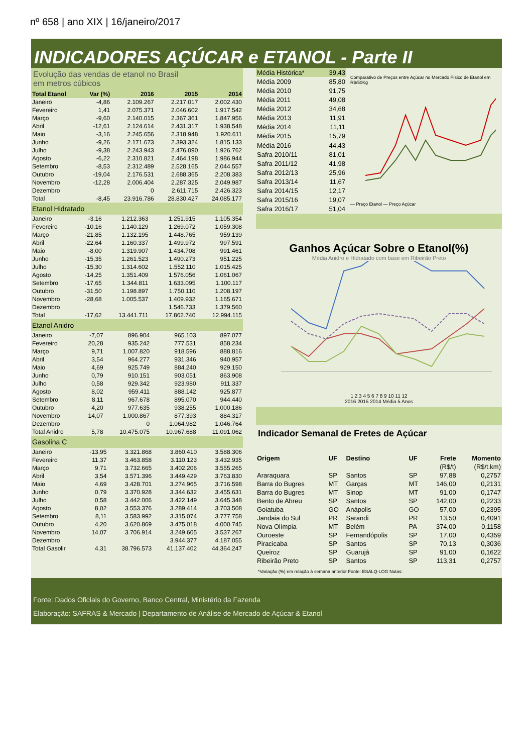nº 658 | ano XIX | 16/janeiro/2017
INDICADORES AÇÚCAR e ETANOL - Parte II
Evolução das vendas de etanol no Brasil
em metros cúbicos
| Total Etanol | Var (%) | 2016 | 2015 | 2014 |
| --- | --- | --- | --- | --- |
| Janeiro | -4,86 | 2.109.267 | 2.217.017 | 2.002.430 |
| Fevereiro | 1,41 | 2.075.371 | 2.046.602 | 1.917.542 |
| Março | -9,60 | 2.140.015 | 2.367.361 | 1.847.956 |
| Abril | -12,61 | 2.124.614 | 2.431.317 | 1.938.548 |
| Maio | -3,16 | 2.245.656 | 2.318.948 | 1.920.611 |
| Junho | -9,26 | 2.171.673 | 2.393.324 | 1.815.133 |
| Julho | -9,38 | 2.243.943 | 2.476.090 | 1.926.762 |
| Agosto | -6,22 | 2.310.821 | 2.464.198 | 1.986.944 |
| Setembro | -8,53 | 2.312.489 | 2.528.165 | 2.044.557 |
| Outubro | -19,04 | 2.176.531 | 2.688.365 | 2.208.383 |
| Novembro | -12,28 | 2.006.404 | 2.287.325 | 2.049.987 |
| Dezembro | | 0 | 2.611.715 | 2.426.323 |
| Total | -8,45 | 23.916.786 | 28.830.427 | 24.085.177 |
Etanol Hidratado
| Janeiro | -3,16 | 1.212.363 | 1.251.915 | 1.105.354 |
| Fevereiro | -10,16 | 1.140.129 | 1.269.072 | 1.059.308 |
| Março | -21,85 | 1.132.195 | 1.448.765 | 959.139 |
| Abril | -22,64 | 1.160.337 | 1.499.972 | 997.591 |
| Maio | -8,00 | 1.319.907 | 1.434.708 | 991.461 |
| Junho | -15,35 | 1.261.523 | 1.490.273 | 951.225 |
| Julho | -15,30 | 1.314.602 | 1.552.110 | 1.015.425 |
| Agosto | -14,25 | 1.351.409 | 1.576.056 | 1.061.067 |
| Setembro | -17,65 | 1.344.811 | 1.633.095 | 1.100.117 |
| Outubro | -31,50 | 1.198.897 | 1.750.110 | 1.208.197 |
| Novembro | -28,68 | 1.005.537 | 1.409.932 | 1.165.671 |
| Dezembro | | | 1.546.733 | 1.379.560 |
| Total | -17,62 | 13.441.711 | 17.862.740 | 12.994.115 |
Etanol Anidro
| Janeiro | -7,07 | 896.904 | 965.103 | 897.077 |
| Fevereiro | 20,28 | 935.242 | 777.531 | 858.234 |
| Março | 9,71 | 1.007.820 | 918.596 | 888.816 |
| Abril | 3,54 | 964.277 | 931.346 | 940.957 |
| Maio | 4,69 | 925.749 | 884.240 | 929.150 |
| Junho | 0,79 | 910.151 | 903.051 | 863.908 |
| Julho | 0,58 | 929.342 | 923.980 | 911.337 |
| Agosto | 8,02 | 959.411 | 888.142 | 925.877 |
| Setembro | 8,11 | 967.678 | 895.070 | 944.440 |
| Outubro | 4,20 | 977.635 | 938.255 | 1.000.186 |
| Novembro | 14,07 | 1.000.867 | 877.393 | 884.317 |
| Dezembro | | 0 | 1.064.982 | 1.046.764 |
| Total Anidro | 5,78 | 10.475.075 | 10.967.688 | 11.091.062 |
Gasolina C
| Janeiro | -13,95 | 3.321.868 | 3.860.410 | 3.588.306 |
| Fevereiro | 11,37 | 3.463.858 | 3.110.123 | 3.432.935 |
| Março | 9,71 | 3.732.665 | 3.402.206 | 3.555.265 |
| Abril | 3,54 | 3.571.396 | 3.449.429 | 3.763.830 |
| Maio | 4,69 | 3.428.701 | 3.274.965 | 3.716.598 |
| Junho | 0,79 | 3.370.928 | 3.344.632 | 3.455.631 |
| Julho | 0,58 | 3.442.006 | 3.422.149 | 3.645.348 |
| Agosto | 8,02 | 3.553.376 | 3.289.414 | 3.703.508 |
| Setembro | 8,11 | 3.583.992 | 3.315.074 | 3.777.758 |
| Outubro | 4,20 | 3.620.869 | 3.475.018 | 4.000.745 |
| Novembro | 14,07 | 3.706.914 | 3.249.605 | 3.537.267 |
| Dezembro | | | 3.944.377 | 4.187.055 |
| Total Gasolir | 4,31 | 38.796.573 | 41.137.402 | 44.364.247 |
| Média Histórica* | 39,43 |
| Média 2009 | 85,80 |
| Média 2010 | 91,75 |
| Média 2011 | 49,08 |
| Média 2012 | 34,68 |
| Média 2013 | 11,91 |
| Média 2014 | 11,11 |
| Média 2015 | 15,79 |
| Média 2016 | 44,43 |
| Safra 2010/11 | 81,01 |
| Safra 2011/12 | 41,98 |
| Safra 2012/13 | 25,96 |
| Safra 2013/14 | 11,67 |
| Safra 2014/15 | 12,17 |
| Safra 2015/16 | 19,07 |
| Safra 2016/17 | 51,04 |
Comparativo de Preços entre Açúcar no Mercado Físico de Etanol em R$/50Kg
— Preço Etanol — Preço Açúcar
Ganhos Açúcar Sobre o Etanol(%)
Média Anidro e Hidratado com base em Ribeirão Preto
1 2 3 4 5 6 7 8 9 10 11 12
2016 2015 2014 Média 5 Anos
Indicador Semanal de Fretes de Açúcar
| Origem | UF | Destino | UF | Frete | Momento |
| --- | --- | --- | --- | --- | --- |
| | | | | (R$/t) | (R$/t.km) |
| Araraquara | SP | Santos | SP | 97,88 | 0,2757 |
| Barra do Bugres | MT | Garças | MT | 146,00 | 0,2131 |
| Barra do Bugres | MT | Sinop | MT | 91,00 | 0,1747 |
| Bento de Abreu | SP | Santos | SP | 142,00 | 0,2233 |
| Goiatuba | GO | Anápolis | GO | 57,00 | 0,2395 |
| Jandaia do Sul | PR | Sarandi | PR | 13,50 | 0,4091 |
| Nova Olímpia | MT | Belém | PA | 374,00 | 0,1158 |
| Ouroeste | SP | Fernandópolis | SP | 17,00 | 0,4359 |
| Piracicaba | SP | Santos | SP | 70,13 | 0,3036 |
| Queiroz | SP | Guarujá | SP | 91,00 | 0,1622 |
| Ribeirão Preto | SP | Santos | SP | 113,31 | 0,2757 |
*Variação (%) em relação à semana anterior Fonte: ESALQ-LOG Notas:
Fonte: Dados Oficiais do Governo, Banco Central, Ministério da Fazenda
Elaboração: SAFRAS & Mercado | Departamento de Análise de Mercado de Açúcar & Etanol